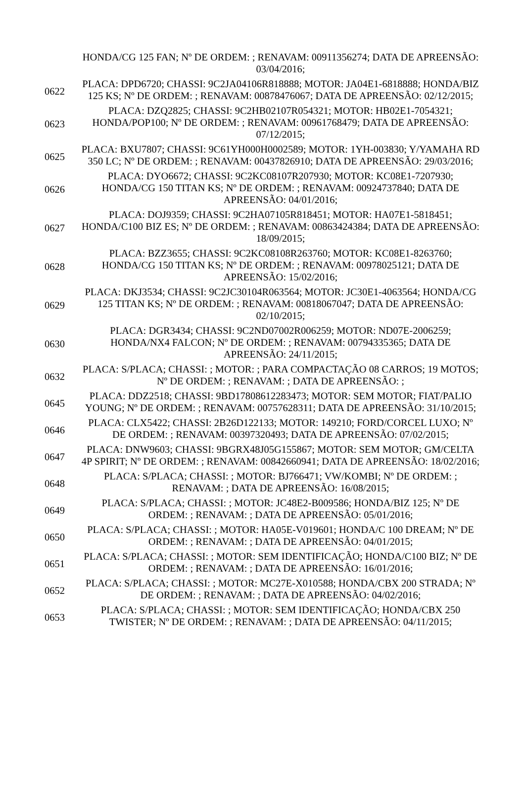| | HONDA/CG 125 FAN; Nº DE ORDEM: ; RENAVAM: 00911356274; DATA DE APREENSÃO: 03/04/2016; |
| 0622 | PLACA: DPD6720; CHASSI: 9C2JA04106R818888; MOTOR: JA04E1-6818888; HONDA/BIZ 125 KS; Nº DE ORDEM: ; RENAVAM: 00878476067; DATA DE APREENSÃO: 02/12/2015; |
| 0623 | PLACA: DZQ2825; CHASSI: 9C2HB02107R054321; MOTOR: HB02E1-7054321; HONDA/POP100; Nº DE ORDEM: ; RENAVAM: 00961768479; DATA DE APREENSÃO: 07/12/2015; |
| 0625 | PLACA: BXU7807; CHASSI: 9C61YH000H0002589; MOTOR: 1YH-003830; Y/YAMAHA RD 350 LC; Nº DE ORDEM: ; RENAVAM: 00437826910; DATA DE APREENSÃO: 29/03/2016; |
| 0626 | PLACA: DYO6672; CHASSI: 9C2KC08107R207930; MOTOR: KC08E1-7207930; HONDA/CG 150 TITAN KS; Nº DE ORDEM: ; RENAVAM: 00924737840; DATA DE APREENSÃO: 04/01/2016; |
| 0627 | PLACA: DOJ9359; CHASSI: 9C2HA07105R818451; MOTOR: HA07E1-5818451; HONDA/C100 BIZ ES; Nº DE ORDEM: ; RENAVAM: 00863424384; DATA DE APREENSÃO: 18/09/2015; |
| 0628 | PLACA: BZZ3655; CHASSI: 9C2KC08108R263760; MOTOR: KC08E1-8263760; HONDA/CG 150 TITAN KS; Nº DE ORDEM: ; RENAVAM: 00978025121; DATA DE APREENSÃO: 15/02/2016; |
| 0629 | PLACA: DKJ3534; CHASSI: 9C2JC30104R063564; MOTOR: JC30E1-4063564; HONDA/CG 125 TITAN KS; Nº DE ORDEM: ; RENAVAM: 00818067047; DATA DE APREENSÃO: 02/10/2015; |
| 0630 | PLACA: DGR3434; CHASSI: 9C2ND07002R006259; MOTOR: ND07E-2006259; HONDA/NX4 FALCON; Nº DE ORDEM: ; RENAVAM: 00794335365; DATA DE APREENSÃO: 24/11/2015; |
| 0632 | PLACA: S/PLACA; CHASSI: ; MOTOR: ; PARA COMPACTAÇÃO 08 CARROS; 19 MOTOS; Nº DE ORDEM: ; RENAVAM: ; DATA DE APREENSÃO: ; |
| 0645 | PLACA: DDZ2518; CHASSI: 9BD17808612283473; MOTOR: SEM MOTOR; FIAT/PALIO YOUNG; Nº DE ORDEM: ; RENAVAM: 00757628311; DATA DE APREENSÃO: 31/10/2015; |
| 0646 | PLACA: CLX5422; CHASSI: 2B26D122133; MOTOR: 149210; FORD/CORCEL LUXO; Nº DE ORDEM: ; RENAVAM: 00397320493; DATA DE APREENSÃO: 07/02/2015; |
| 0647 | PLACA: DNW9603; CHASSI: 9BGRX48J05G155867; MOTOR: SEM MOTOR; GM/CELTA 4P SPIRIT; Nº DE ORDEM: ; RENAVAM: 00842660941; DATA DE APREENSÃO: 18/02/2016; |
| 0648 | PLACA: S/PLACA; CHASSI: ; MOTOR: BJ766471; VW/KOMBI; Nº DE ORDEM: ; RENAVAM: ; DATA DE APREENSÃO: 16/08/2015; |
| 0649 | PLACA: S/PLACA; CHASSI: ; MOTOR: JC48E2-B009586; HONDA/BIZ 125; Nº DE ORDEM: ; RENAVAM: ; DATA DE APREENSÃO: 05/01/2016; |
| 0650 | PLACA: S/PLACA; CHASSI: ; MOTOR: HA05E-V019601; HONDA/C 100 DREAM; Nº DE ORDEM: ; RENAVAM: ; DATA DE APREENSÃO: 04/01/2015; |
| 0651 | PLACA: S/PLACA; CHASSI: ; MOTOR: SEM IDENTIFICAÇÃO; HONDA/C100 BIZ; Nº DE ORDEM: ; RENAVAM: ; DATA DE APREENSÃO: 16/01/2016; |
| 0652 | PLACA: S/PLACA; CHASSI: ; MOTOR: MC27E-X010588; HONDA/CBX 200 STRADA; Nº DE ORDEM: ; RENAVAM: ; DATA DE APREENSÃO: 04/02/2016; |
| 0653 | PLACA: S/PLACA; CHASSI: ; MOTOR: SEM IDENTIFICAÇÃO; HONDA/CBX 250 TWISTER; Nº DE ORDEM: ; RENAVAM: ; DATA DE APREENSÃO: 04/11/2015; |